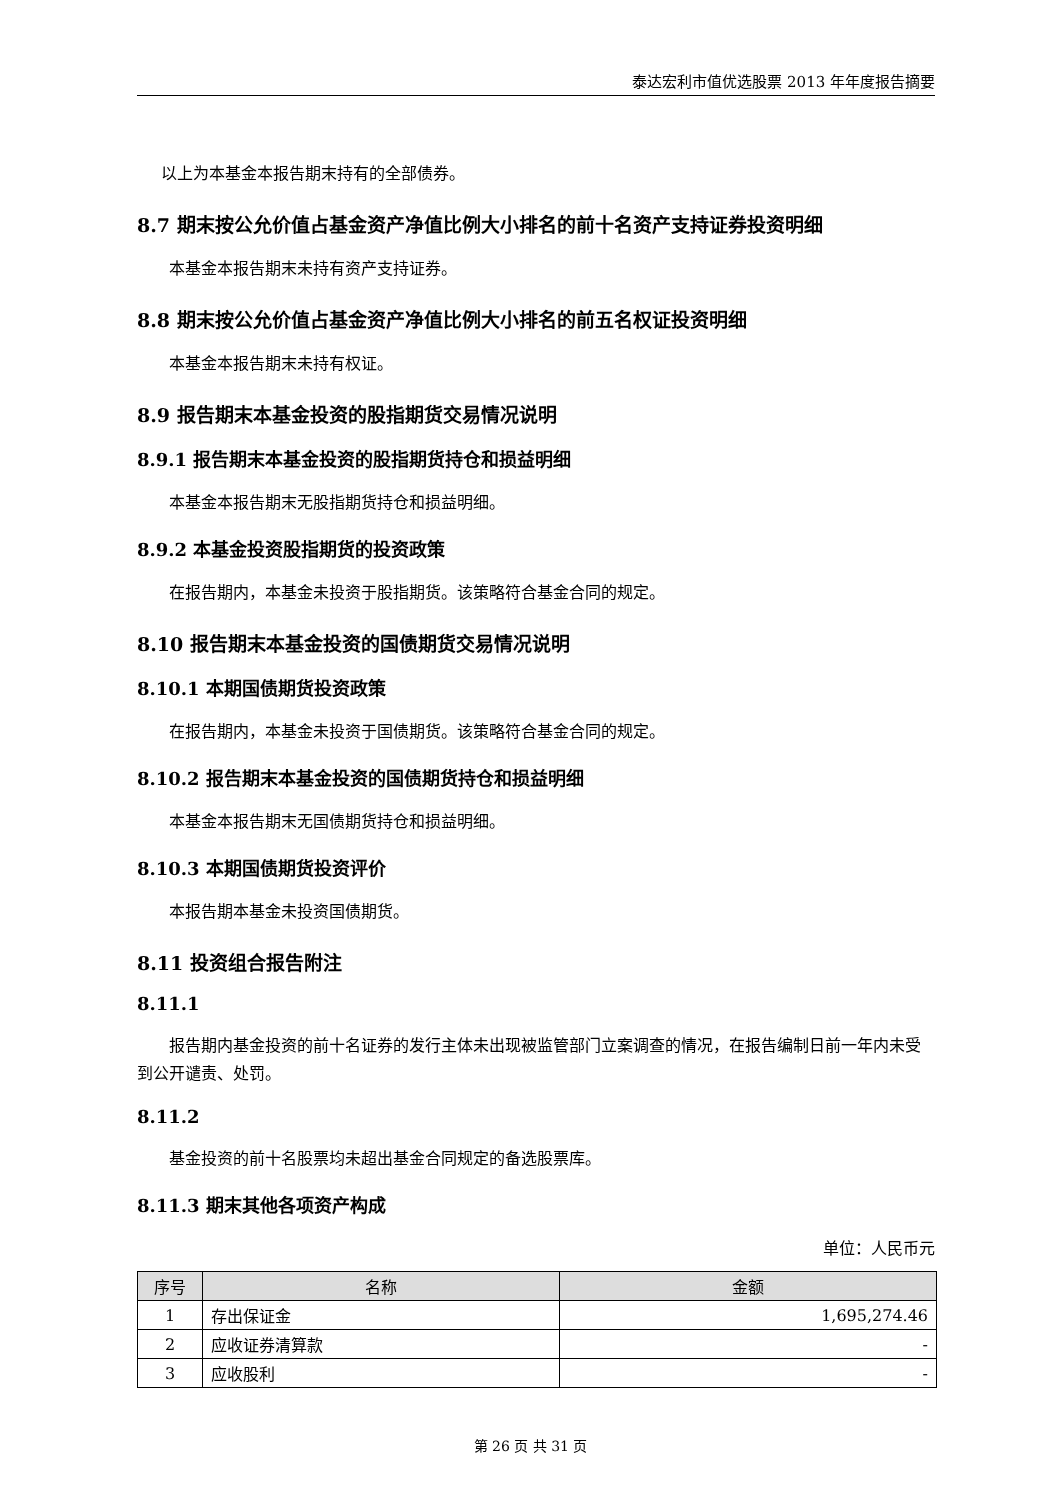泰达宏利市值优选股票 2013 年年度报告摘要
以上为本基金本报告期末持有的全部债券。
8.7 期末按公允价值占基金资产净值比例大小排名的前十名资产支持证券投资明细
本基金本报告期末未持有资产支持证券。
8.8 期末按公允价值占基金资产净值比例大小排名的前五名权证投资明细
本基金本报告期末未持有权证。
8.9 报告期末本基金投资的股指期货交易情况说明
8.9.1 报告期末本基金投资的股指期货持仓和损益明细
本基金本报告期末无股指期货持仓和损益明细。
8.9.2 本基金投资股指期货的投资政策
在报告期内，本基金未投资于股指期货。该策略符合基金合同的规定。
8.10 报告期末本基金投资的国债期货交易情况说明
8.10.1 本期国债期货投资政策
在报告期内，本基金未投资于国债期货。该策略符合基金合同的规定。
8.10.2 报告期末本基金投资的国债期货持仓和损益明细
本基金本报告期末无国债期货持仓和损益明细。
8.10.3 本期国债期货投资评价
本报告期本基金未投资国债期货。
8.11 投资组合报告附注
8.11.1
报告期内基金投资的前十名证券的发行主体未出现被监管部门立案调查的情况，在报告编制日前一年内未受到公开谴责、处罚。
8.11.2
基金投资的前十名股票均未超出基金合同规定的备选股票库。
8.11.3 期末其他各项资产构成
单位：人民币元
| 序号 | 名称 | 金额 |
| --- | --- | --- |
| 1 | 存出保证金 | 1,695,274.46 |
| 2 | 应收证券清算款 | - |
| 3 | 应收股利 | - |
第 26 页 共 31 页